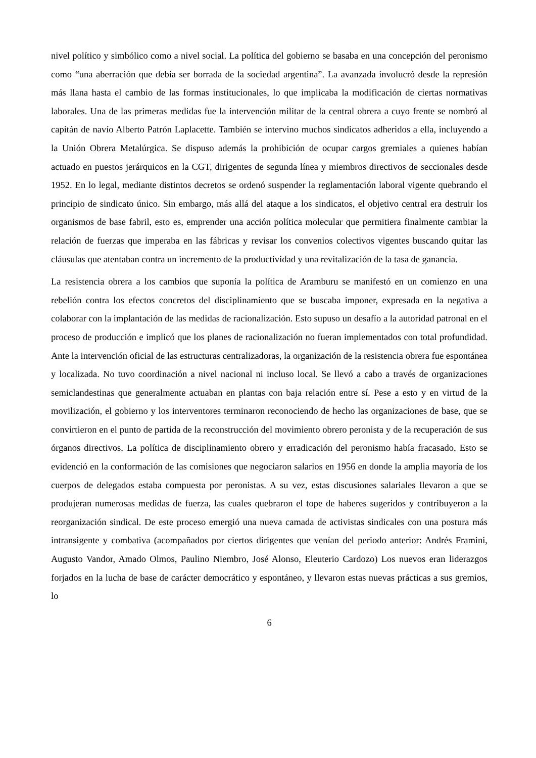nivel político y simbólico como a nivel social. La política del gobierno se basaba en una concepción del peronismo como “una aberración que debía ser borrada de la sociedad argentina”. La avanzada involucró desde la represión más llana hasta el cambio de las formas institucionales, lo que implicaba la modificación de ciertas normativas laborales. Una de las primeras medidas fue la intervención militar de la central obrera a cuyo frente se nombró al capitán de navío Alberto Patrón Laplacette. También se intervino muchos sindicatos adheridos a ella, incluyendo a la Unión Obrera Metalúrgica. Se dispuso además la prohibición de ocupar cargos gremiales a quienes habían actuado en puestos jerárquicos en la CGT, dirigentes de segunda línea y miembros directivos de seccionales desde 1952. En lo legal, mediante distintos decretos se ordenó suspender la reglamentación laboral vigente quebrando el principio de sindicato único. Sin embargo, más allá del ataque a los sindicatos, el objetivo central era destruir los organismos de base fabril, esto es, emprender una acción política molecular que permitiera finalmente cambiar la relación de fuerzas que imperaba en las fábricas y revisar los convenios colectivos vigentes buscando quitar las cláusulas que atentaban contra un incremento de la productividad y una revitalización de la tasa de ganancia.
La resistencia obrera a los cambios que suponía la política de Aramburu se manifestó en un comienzo en una rebelión contra los efectos concretos del disciplinamiento que se buscaba imponer, expresada en la negativa a colaborar con la implantación de las medidas de racionalización. Esto supuso un desafío a la autoridad patronal en el proceso de producción e implicó que los planes de racionalización no fueran implementados con total profundidad. Ante la intervención oficial de las estructuras centralizadoras, la organización de la resistencia obrera fue espontánea y localizada. No tuvo coordinación a nivel nacional ni incluso local. Se llevó a cabo a través de organizaciones semiclandestinas que generalmente actuaban en plantas con baja relación entre sí. Pese a esto y en virtud de la movilización, el gobierno y los interventores terminaron reconociendo de hecho las organizaciones de base, que se convirtieron en el punto de partida de la reconstrucción del movimiento obrero peronista y de la recuperación de sus órganos directivos. La política de disciplinamiento obrero y erradicación del peronismo había fracasado. Esto se evidenció en la conformación de las comisiones que negociaron salarios en 1956 en donde la amplia mayoría de los cuerpos de delegados estaba compuesta por peronistas. A su vez, estas discusiones salariales llevaron a que se produjeran numerosas medidas de fuerza, las cuales quebraron el tope de haberes sugeridos y contribuyeron a la reorganización sindical. De este proceso emergió una nueva camada de activistas sindicales con una postura más intransigente y combativa (acompañados por ciertos dirigentes que venían del periodo anterior: Andrés Framini, Augusto Vandor, Amado Olmos, Paulino Niembro, José Alonso, Eleuterio Cardozo) Los nuevos eran liderazgos forjados en la lucha de base de carácter democrático y espontáneo, y llevaron estas nuevas prácticas a sus gremios, lo
6